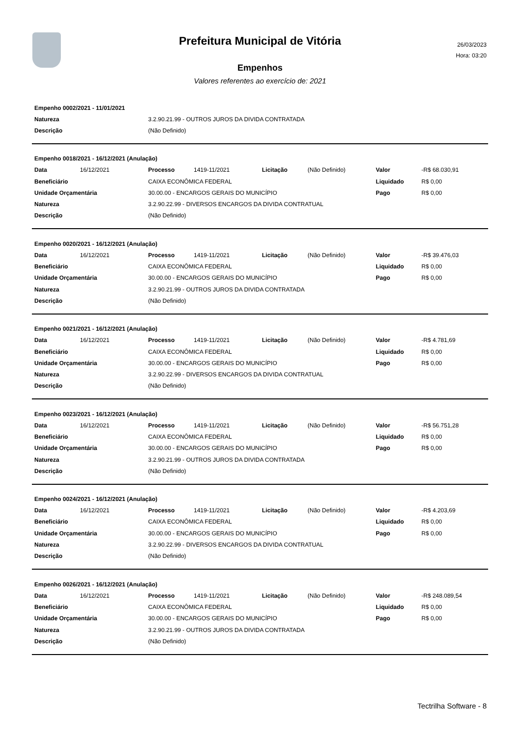Prefeitura Municipal de Vitória
26/03/2023
Hora: 03:20
Empenhos
Valores referentes ao exercício de: 2021
| Empenho 0002/2021 - 11/01/2021 | |
| Natureza | 3.2.90.21.99 - OUTROS JUROS DA DIVIDA CONTRATADA |
| Descrição | (Não Definido) |
| Empenho 0018/2021 - 16/12/2021 (Anulação) | | | | | | | |
| Data | 16/12/2021 | Processo | 1419-11/2021 | Licitação | (Não Definido) | Valor | -R$ 68.030,91 |
| Beneficiário | | CAIXA ECONÔMICA FEDERAL | | | | Liquidado | R$ 0,00 |
| Unidade Orçamentária | | 30.00.00 - ENCARGOS GERAIS DO MUNICÍPIO | | | | Pago | R$ 0,00 |
| Natureza | | 3.2.90.22.99 - DIVERSOS ENCARGOS DA DIVIDA CONTRATUAL | | | | | |
| Descrição | | (Não Definido) | | | | | |
| Empenho 0020/2021 - 16/12/2021 (Anulação) | | | | | | | |
| Data | 16/12/2021 | Processo | 1419-11/2021 | Licitação | (Não Definido) | Valor | -R$ 39.476,03 |
| Beneficiário | | CAIXA ECONÔMICA FEDERAL | | | | Liquidado | R$ 0,00 |
| Unidade Orçamentária | | 30.00.00 - ENCARGOS GERAIS DO MUNICÍPIO | | | | Pago | R$ 0,00 |
| Natureza | | 3.2.90.21.99 - OUTROS JUROS DA DIVIDA CONTRATADA | | | | | |
| Descrição | | (Não Definido) | | | | | |
| Empenho 0021/2021 - 16/12/2021 (Anulação) | | | | | | | |
| Data | 16/12/2021 | Processo | 1419-11/2021 | Licitação | (Não Definido) | Valor | -R$ 4.781,69 |
| Beneficiário | | CAIXA ECONÔMICA FEDERAL | | | | Liquidado | R$ 0,00 |
| Unidade Orçamentária | | 30.00.00 - ENCARGOS GERAIS DO MUNICÍPIO | | | | Pago | R$ 0,00 |
| Natureza | | 3.2.90.22.99 - DIVERSOS ENCARGOS DA DIVIDA CONTRATUAL | | | | | |
| Descrição | | (Não Definido) | | | | | |
| Empenho 0023/2021 - 16/12/2021 (Anulação) | | | | | | | |
| Data | 16/12/2021 | Processo | 1419-11/2021 | Licitação | (Não Definido) | Valor | -R$ 56.751,28 |
| Beneficiário | | CAIXA ECONÔMICA FEDERAL | | | | Liquidado | R$ 0,00 |
| Unidade Orçamentária | | 30.00.00 - ENCARGOS GERAIS DO MUNICÍPIO | | | | Pago | R$ 0,00 |
| Natureza | | 3.2.90.21.99 - OUTROS JUROS DA DIVIDA CONTRATADA | | | | | |
| Descrição | | (Não Definido) | | | | | |
| Empenho 0024/2021 - 16/12/2021 (Anulação) | | | | | | | |
| Data | 16/12/2021 | Processo | 1419-11/2021 | Licitação | (Não Definido) | Valor | -R$ 4.203,69 |
| Beneficiário | | CAIXA ECONÔMICA FEDERAL | | | | Liquidado | R$ 0,00 |
| Unidade Orçamentária | | 30.00.00 - ENCARGOS GERAIS DO MUNICÍPIO | | | | Pago | R$ 0,00 |
| Natureza | | 3.2.90.22.99 - DIVERSOS ENCARGOS DA DIVIDA CONTRATUAL | | | | | |
| Descrição | | (Não Definido) | | | | | |
| Empenho 0026/2021 - 16/12/2021 (Anulação) | | | | | | | |
| Data | 16/12/2021 | Processo | 1419-11/2021 | Licitação | (Não Definido) | Valor | -R$ 248.089,54 |
| Beneficiário | | CAIXA ECONÔMICA FEDERAL | | | | Liquidado | R$ 0,00 |
| Unidade Orçamentária | | 30.00.00 - ENCARGOS GERAIS DO MUNICÍPIO | | | | Pago | R$ 0,00 |
| Natureza | | 3.2.90.21.99 - OUTROS JUROS DA DIVIDA CONTRATADA | | | | | |
| Descrição | | (Não Definido) | | | | | |
Tectrilha Software - 8